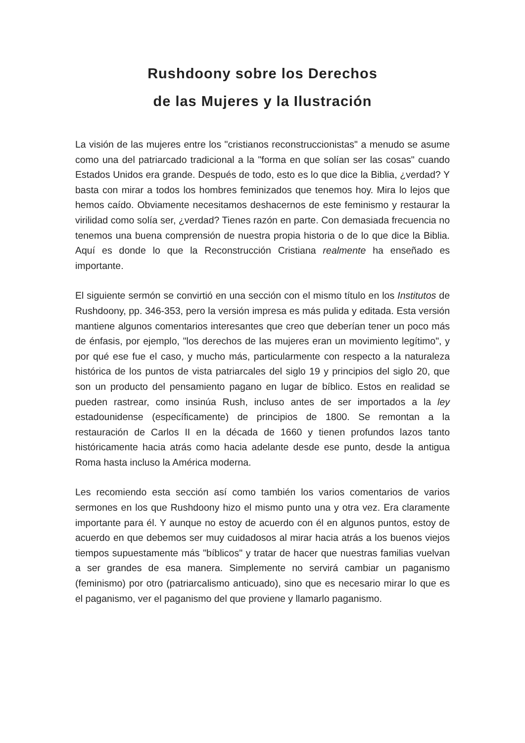Rushdoony sobre los Derechos
de las Mujeres y la Ilustración
La visión de las mujeres entre los "cristianos reconstruccionistas" a menudo se asume como una del patriarcado tradicional a la "forma en que solían ser las cosas" cuando Estados Unidos era grande. Después de todo, esto es lo que dice la Biblia, ¿verdad? Y basta con mirar a todos los hombres feminizados que tenemos hoy. Mira lo lejos que hemos caído. Obviamente necesitamos deshacernos de este feminismo y restaurar la virilidad como solía ser, ¿verdad? Tienes razón en parte. Con demasiada frecuencia no tenemos una buena comprensión de nuestra propia historia o de lo que dice la Biblia. Aquí es donde lo que la Reconstrucción Cristiana realmente ha enseñado es importante.
El siguiente sermón se convirtió en una sección con el mismo título en los Institutos de Rushdoony, pp. 346-353, pero la versión impresa es más pulida y editada. Esta versión mantiene algunos comentarios interesantes que creo que deberían tener un poco más de énfasis, por ejemplo, "los derechos de las mujeres eran un movimiento legítimo", y por qué ese fue el caso, y mucho más, particularmente con respecto a la naturaleza histórica de los puntos de vista patriarcales del siglo 19 y principios del siglo 20, que son un producto del pensamiento pagano en lugar de bíblico. Estos en realidad se pueden rastrear, como insinúa Rush, incluso antes de ser importados a la ley estadounidense (específicamente) de principios de 1800. Se remontan a la restauración de Carlos II en la década de 1660 y tienen profundos lazos tanto históricamente hacia atrás como hacia adelante desde ese punto, desde la antigua Roma hasta incluso la América moderna.
Les recomiendo esta sección así como también los varios comentarios de varios sermones en los que Rushdoony hizo el mismo punto una y otra vez. Era claramente importante para él. Y aunque no estoy de acuerdo con él en algunos puntos, estoy de acuerdo en que debemos ser muy cuidadosos al mirar hacia atrás a los buenos viejos tiempos supuestamente más "bíblicos" y tratar de hacer que nuestras familias vuelvan a ser grandes de esa manera. Simplemente no servirá cambiar un paganismo (feminismo) por otro (patriarcalismo anticuado), sino que es necesario mirar lo que es el paganismo, ver el paganismo del que proviene y llamarlo paganismo.